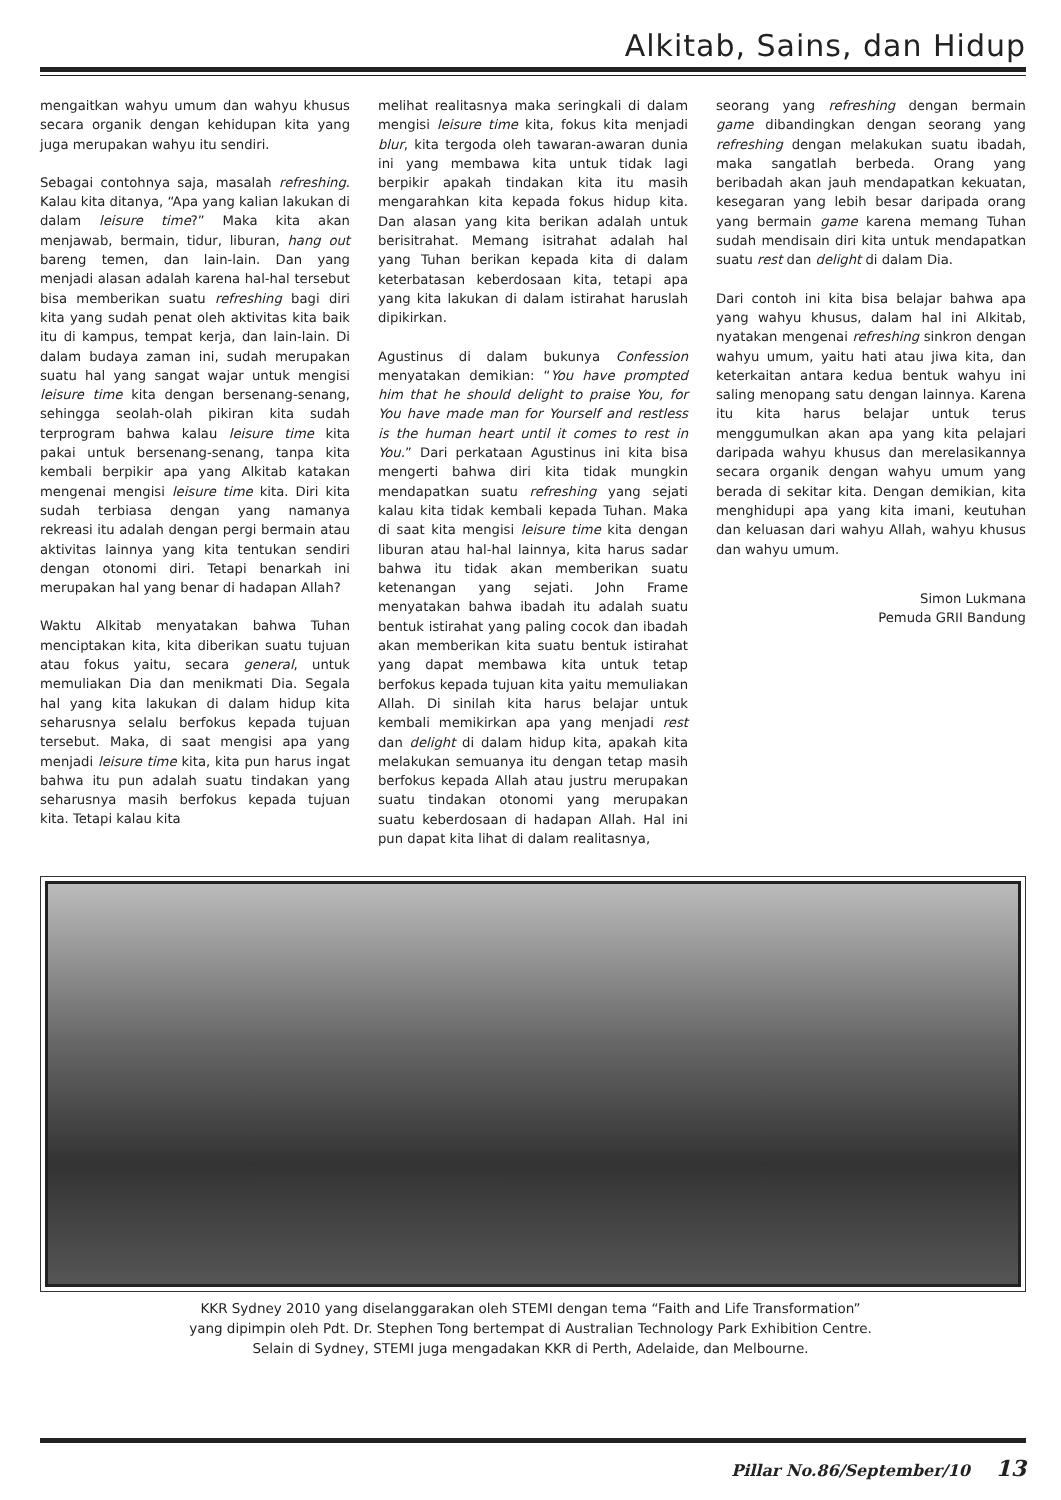Alkitab, Sains, dan Hidup
mengaitkan wahyu umum dan wahyu khusus secara organik dengan kehidupan kita yang juga merupakan wahyu itu sendiri.
Sebagai contohnya saja, masalah refreshing. Kalau kita ditanya, “Apa yang kalian lakukan di dalam leisure time?” Maka kita akan menjawab, bermain, tidur, liburan, hang out bareng temen, dan lain-lain. Dan yang menjadi alasan adalah karena hal-hal tersebut bisa memberikan suatu refreshing bagi diri kita yang sudah penat oleh aktivitas kita baik itu di kampus, tempat kerja, dan lain-lain. Di dalam budaya zaman ini, sudah merupakan suatu hal yang sangat wajar untuk mengisi leisure time kita dengan bersenang-senang, sehingga seolah-olah pikiran kita sudah terprogram bahwa kalau leisure time kita pakai untuk bersenang-senang, tanpa kita kembali berpikir apa yang Alkitab katakan mengenai mengisi leisure time kita. Diri kita sudah terbiasa dengan yang namanya rekreasi itu adalah dengan pergi bermain atau aktivitas lainnya yang kita tentukan sendiri dengan otonomi diri. Tetapi benarkah ini merupakan hal yang benar di hadapan Allah?
Waktu Alkitab menyatakan bahwa Tuhan menciptakan kita, kita diberikan suatu tujuan atau fokus yaitu, secara general, untuk memuliakan Dia dan menikmati Dia. Segala hal yang kita lakukan di dalam hidup kita seharusnya selalu berfokus kepada tujuan tersebut. Maka, di saat mengisi apa yang menjadi leisure time kita, kita pun harus ingat bahwa itu pun adalah suatu tindakan yang seharusnya masih berfokus kepada tujuan kita. Tetapi kalau kita
melihat realitasnya maka seringkali di dalam mengisi leisure time kita, fokus kita menjadi blur, kita tergoda oleh tawaran-awaran dunia ini yang membawa kita untuk tidak lagi berpikir apakah tindakan kita itu masih mengarahkan kita kepada fokus hidup kita. Dan alasan yang kita berikan adalah untuk berisitrahat. Memang isitrahat adalah hal yang Tuhan berikan kepada kita di dalam keterbatasan keberdosaan kita, tetapi apa yang kita lakukan di dalam istirahat haruslah dipikirkan.
Agustinus di dalam bukunya Confession menyatakan demikian: “You have prompted him that he should delight to praise You, for You have made man for Yourself and restless is the human heart until it comes to rest in You.” Dari perkataan Agustinus ini kita bisa mengerti bahwa diri kita tidak mungkin mendapatkan suatu refreshing yang sejati kalau kita tidak kembali kepada Tuhan. Maka di saat kita mengisi leisure time kita dengan liburan atau hal-hal lainnya, kita harus sadar bahwa itu tidak akan memberikan suatu ketenangan yang sejati. John Frame menyatakan bahwa ibadah itu adalah suatu bentuk istirahat yang paling cocok dan ibadah akan memberikan kita suatu bentuk istirahat yang dapat membawa kita untuk tetap berfokus kepada tujuan kita yaitu memuliakan Allah. Di sinilah kita harus belajar untuk kembali memikirkan apa yang menjadi rest dan delight di dalam hidup kita, apakah kita melakukan semuanya itu dengan tetap masih berfokus kepada Allah atau justru merupakan suatu tindakan otonomi yang merupakan suatu keberdosaan di hadapan Allah. Hal ini pun dapat kita lihat di dalam realitasnya,
seorang yang refreshing dengan bermain game dibandingkan dengan seorang yang refreshing dengan melakukan suatu ibadah, maka sangatlah berbeda. Orang yang beribadah akan jauh mendapatkan kekuatan, kesegaran yang lebih besar daripada orang yang bermain game karena memang Tuhan sudah mendisain diri kita untuk mendapatkan suatu rest dan delight di dalam Dia.
Dari contoh ini kita bisa belajar bahwa apa yang wahyu khusus, dalam hal ini Alkitab, nyatakan mengenai refreshing sinkron dengan wahyu umum, yaitu hati atau jiwa kita, dan keterkaitan antara kedua bentuk wahyu ini saling menopang satu dengan lainnya. Karena itu kita harus belajar untuk terus menggumulkan akan apa yang kita pelajari daripada wahyu khusus dan merelasikannya secara organik dengan wahyu umum yang berada di sekitar kita. Dengan demikian, kita menghidupi apa yang kita imani, keutuhan dan keluasan dari wahyu Allah, wahyu khusus dan wahyu umum.
Simon Lukmana
Pemuda GRII Bandung
KKR Sydney 2010 yang diselanggarakan oleh STEMI dengan tema “Faith and Life Transformation”
yang dipimpin oleh Pdt. Dr. Stephen Tong bertempat di Australian Technology Park Exhibition Centre.
Selain di Sydney, STEMI juga mengadakan KKR di Perth, Adelaide, dan Melbourne.
Pillar No.86/September/10 13